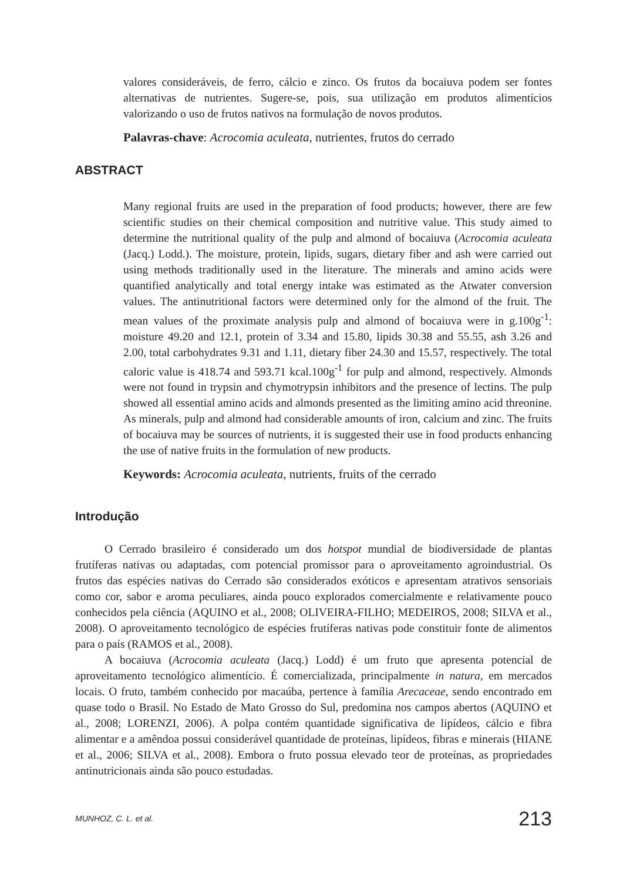valores consideráveis, de ferro, cálcio e zinco. Os frutos da bocaiuva podem ser fontes alternativas de nutrientes. Sugere-se, pois, sua utilização em produtos alimentícios valorizando o uso de frutos nativos na formulação de novos produtos.
Palavras-chave: Acrocomia aculeata, nutrientes, frutos do cerrado
ABSTRACT
Many regional fruits are used in the preparation of food products; however, there are few scientific studies on their chemical composition and nutritive value. This study aimed to determine the nutritional quality of the pulp and almond of bocaiuva (Acrocomia aculeata (Jacq.) Lodd.). The moisture, protein, lipids, sugars, dietary fiber and ash were carried out using methods traditionally used in the literature. The minerals and amino acids were quantified analytically and total energy intake was estimated as the Atwater conversion values. The antinutritional factors were determined only for the almond of the fruit. The mean values of the proximate analysis pulp and almond of bocaiuva were in g.100g<sup>-1</sup>: moisture 49.20 and 12.1, protein of 3.34 and 15.80, lipids 30.38 and 55.55, ash 3.26 and 2.00, total carbohydrates 9.31 and 1.11, dietary fiber 24.30 and 15.57, respectively. The total caloric value is 418.74 and 593.71 kcal.100g<sup>-1</sup> for pulp and almond, respectively. Almonds were not found in trypsin and chymotrypsin inhibitors and the presence of lectins. The pulp showed all essential amino acids and almonds presented as the limiting amino acid threonine. As minerals, pulp and almond had considerable amounts of iron, calcium and zinc. The fruits of bocaiuva may be sources of nutrients, it is suggested their use in food products enhancing the use of native fruits in the formulation of new products.
Keywords: Acrocomia aculeata, nutrients, fruits of the cerrado
Introdução
O Cerrado brasileiro é considerado um dos hotspot mundial de biodiversidade de plantas frutíferas nativas ou adaptadas, com potencial promissor para o aproveitamento agroindustrial. Os frutos das espécies nativas do Cerrado são considerados exóticos e apresentam atrativos sensoriais como cor, sabor e aroma peculiares, ainda pouco explorados comercialmente e relativamente pouco conhecidos pela ciência (AQUINO et al., 2008; OLIVEIRA-FILHO; MEDEIROS, 2008; SILVA et al., 2008). O aproveitamento tecnológico de espécies frutíferas nativas pode constituir fonte de alimentos para o país (RAMOS et al., 2008).
A bocaiuva (Acrocomia aculeata (Jacq.) Lodd) é um fruto que apresenta potencial de aproveitamento tecnológico alimentício. É comercializada, principalmente in natura, em mercados locais. O fruto, também conhecido por macaúba, pertence à família Arecaceae, sendo encontrado em quase todo o Brasil. No Estado de Mato Grosso do Sul, predomina nos campos abertos (AQUINO et al., 2008; LORENZI, 2006). A polpa contém quantidade significativa de lipídeos, cálcio e fibra alimentar e a amêndoa possui considerável quantidade de proteínas, lipídeos, fibras e minerais (HIANE et al., 2006; SILVA et al., 2008). Embora o fruto possua elevado teor de proteínas, as propriedades antinutricionais ainda são pouco estudadas.
MUNHOZ, C. L. et al. 213